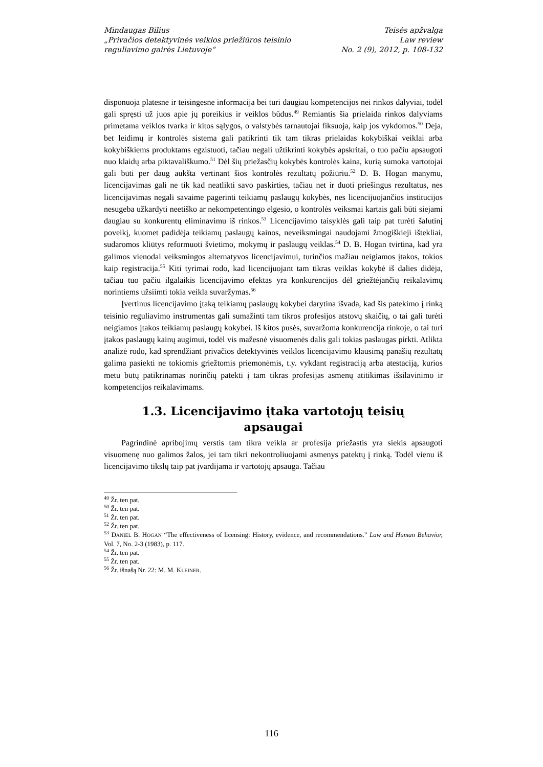Mindaugas Bilius
„Privačios detektyvinės veiklos priežiūros teisinio
reguliavimo gairės Lietuvoje“
Teisės apžvalga
Law review
No. 2 (9), 2012, p. 108-132
disponuoja platesne ir teisingesne informacija bei turi daugiau kompetencijos nei rinkos dalyviai, todėl gali spręsti už juos apie jų poreikius ir veiklos būdus.<sup>49</sup> Remiantis šia prielaida rinkos dalyviams primetama veiklos tvarka ir kitos sąlygos, o valstybės tarnautojai fiksuoja, kaip jos vykdomos.<sup>50</sup> Deja, bet leidimų ir kontrolės sistema gali patikrinti tik tam tikras prielaidas kokybiškai veiklai arba kokybiškiems produktams egzistuoti, tačiau negali užtikrinti kokybės apskritai, o tuo pačiu apsaugoti nuo klaidų arba piktavališkumo.<sup>51</sup> Dėl šių priežasčių kokybės kontrolės kaina, kurią sumoka vartotojai gali būti per daug aukšta vertinant šios kontrolės rezultatų požiūriu.<sup>52</sup> D. B. Hogan manymu, licencijavimas gali ne tik kad neatlikti savo paskirties, tačiau net ir duoti priešingus rezultatus, nes licencijavimas negali savaime pagerinti teikiamų paslaugų kokybės, nes licencijuojančios institucijos nesugeba užkardyti neetiško ar nekompetentingo elgesio, o kontrolės veiksmai kartais gali būti siejami daugiau su konkurentų eliminavimu iš rinkos.<sup>53</sup> Licencijavimo taisyklės gali taip pat turėti šalutinį poveikį, kuomet padidėja teikiamų paslaugų kainos, neveiksmingai naudojami žmogiškieji ištekliai, sudaromos kliūtys reformuoti švietimo, mokymų ir paslaugų veiklas.<sup>54</sup> D. B. Hogan tvirtina, kad yra galimos vienodai veiksmingos alternatyvos licencijavimui, turinčios mažiau neigiamos įtakos, tokios kaip registracija.<sup>55</sup> Kiti tyrimai rodo, kad licencijuojant tam tikras veiklas kokybė iš dalies didėja, tačiau tuo pačiu ilgalaikis licencijavimo efektas yra konkurencijos dėl griežtėjančių reikalavimų norintiems užsiimti tokia veikla suvaržymas.<sup>56</sup>
Įvertinus licencijavimo įtaką teikiamų paslaugų kokybei darytina išvada, kad šis patekimo į rinką teisinio reguliavimo instrumentas gali sumažinti tam tikros profesijos atstovų skaičių, o tai gali turėti neigiamos įtakos teikiamų paslaugų kokybei. Iš kitos pusės, suvaržoma konkurencija rinkoje, o tai turi įtakos paslaugų kainų augimui, todėl vis mažesnė visuomenės dalis gali tokias paslaugas pirkti. Atlikta analizė rodo, kad sprendžiant privačios detektyvinės veiklos licencijavimo klausimą panašių rezultatų galima pasiekti ne tokiomis griežtomis priemonėmis, t.y. vykdant registraciją arba atestaciją, kurios metu būtų patikrinamas norinčių patekti į tam tikras profesijas asmenų atitikimas išsilavinimo ir kompetencijos reikalavimams.
1.3. Licencijavimo įtaka vartotojų teisių
apsaugai
Pagrindinė apribojimų verstis tam tikra veikla ar profesija priežastis yra siekis apsaugoti visuomenę nuo galimos žalos, jei tam tikri nekontroliuojami asmenys patektų į rinką. Todėl vienu iš licencijavimo tikslų taip pat įvardijama ir vartotojų apsauga. Tačiau
<sup>49</sup> Žr. ten pat.
<sup>50</sup> Žr. ten pat.
<sup>51</sup> Žr. ten pat.
<sup>52</sup> Žr. ten pat.
<sup>53</sup> DANIEL B. HOGAN “The effectiveness of licensing: History, evidence, and recommendations.” Law and Human Behavior, Vol. 7, No. 2-3 (1983), p. 117.
<sup>54</sup> Žr. ten pat.
<sup>55</sup> Žr. ten pat.
<sup>56</sup> Žr. išnašą Nr. 22: M. M. KLEINER.
116